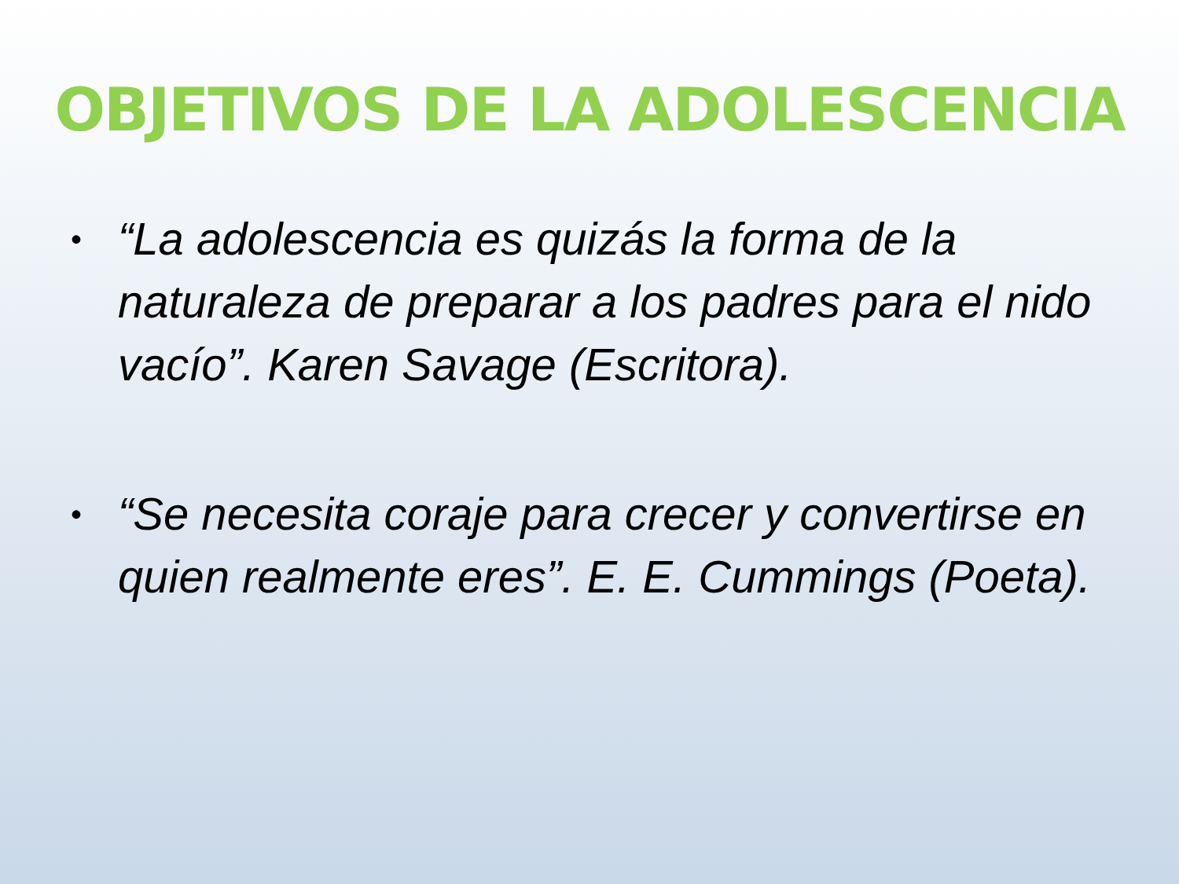OBJETIVOS DE LA ADOLESCENCIA
• “La adolescencia es quizás la forma de la naturaleza de preparar a los padres para el nido vacío”. Karen Savage (Escritora).
• “Se necesita coraje para crecer y convertirse en quien realmente eres”. E. E. Cummings (Poeta).